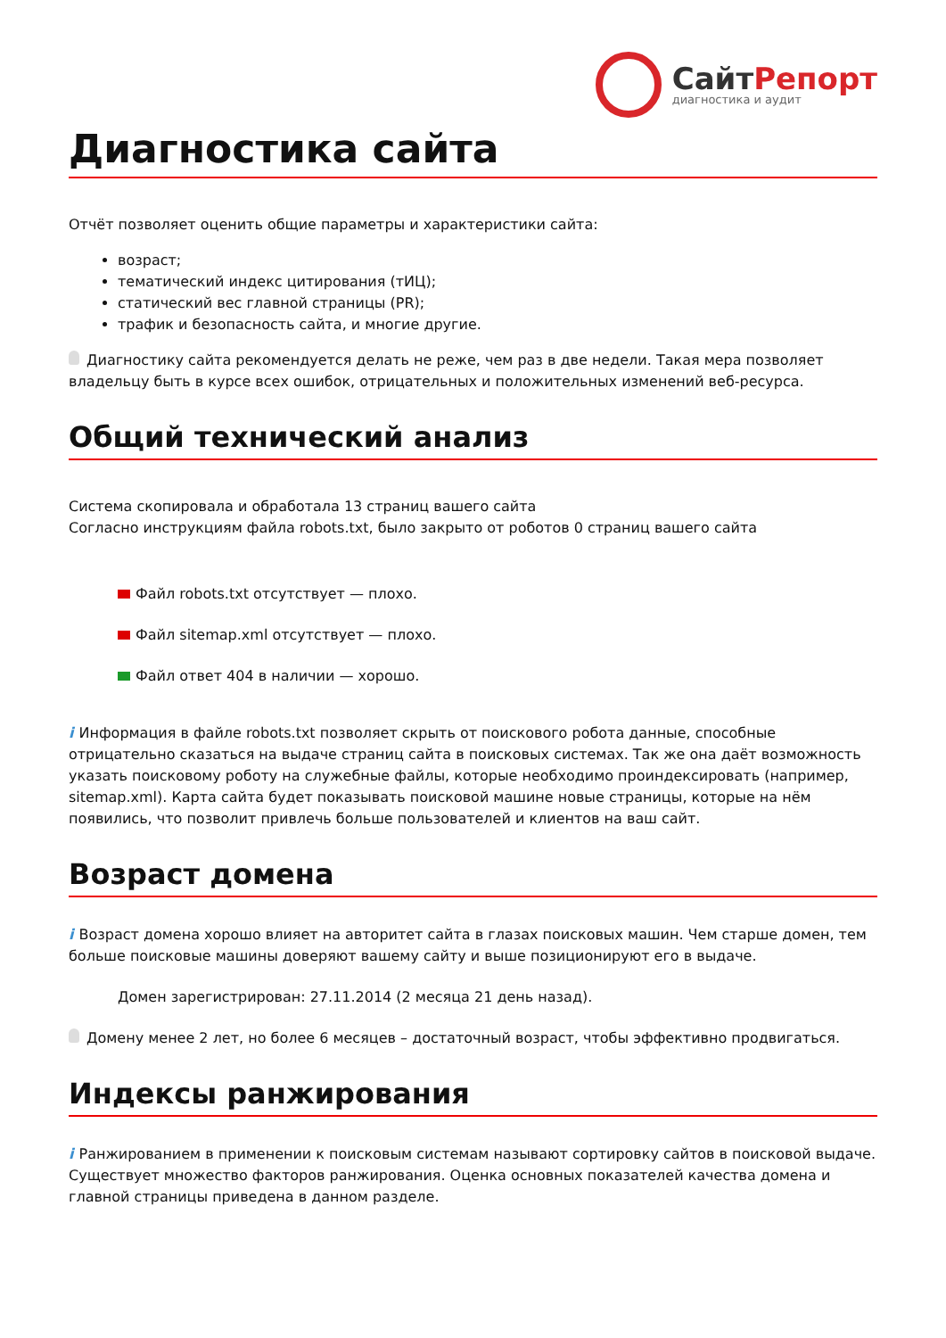СайтРепорт
диагностика и аудит
Диагностика сайта
Отчёт позволяет оценить общие параметры и характеристики сайта:
возраст;
тематический индекс цитирования (тИЦ);
статический вес главной страницы (PR);
трафик и безопасность сайта, и многие другие.
Диагностику сайта рекомендуется делать не реже, чем раз в две недели. Такая мера позволяет владельцу быть в курсе всех ошибок, отрицательных и положительных изменений веб-ресурса.
Общий технический анализ
Система скопировала и обработала 13 страниц вашего сайта
Согласно инструкциям файла robots.txt, было закрыто от роботов 0 страниц вашего сайта
Файл robots.txt отсутствует — плохо.
Файл sitemap.xml отсутствует — плохо.
Файл ответ 404 в наличии — хорошо.
i Информация в файле robots.txt позволяет скрыть от поискового робота данные, способные отрицательно сказаться на выдаче страниц сайта в поисковых системах. Так же она даёт возможность указать поисковому роботу на служебные файлы, которые необходимо проиндексировать (например, sitemap.xml). Карта сайта будет показывать поисковой машине новые страницы, которые на нём появились, что позволит привлечь больше пользователей и клиентов на ваш сайт.
Возраст домена
i Возраст домена хорошо влияет на авторитет сайта в глазах поисковых машин. Чем старше домен, тем больше поисковые машины доверяют вашему сайту и выше позиционируют его в выдаче.
Домен зарегистрирован: 27.11.2014 (2 месяца 21 день назад).
Домену менее 2 лет, но более 6 месяцев – достаточный возраст, чтобы эффективно продвигаться.
Индексы ранжирования
i Ранжированием в применении к поисковым системам называют сортировку сайтов в поисковой выдаче. Существует множество факторов ранжирования. Оценка основных показателей качества домена и главной страницы приведена в данном разделе.